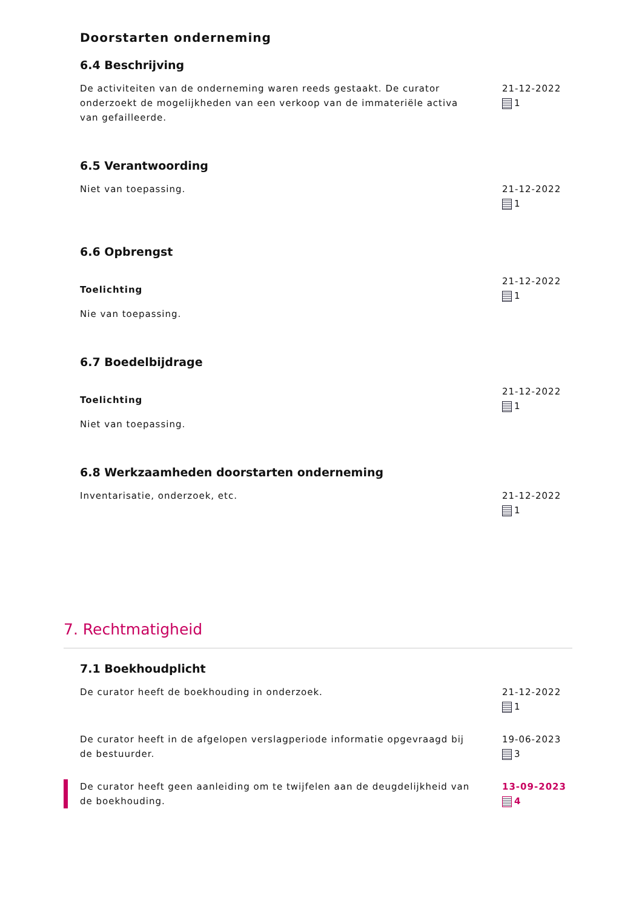Doorstarten onderneming
6.4 Beschrijving
De activiteiten van de onderneming waren reeds gestaakt. De curator onderzoekt de mogelijkheden van een verkoop van de immateriële activa van gefailleerde.
21-12-2022
1
6.5 Verantwoording
Niet van toepassing. 21-12-2022
1
6.6 Opbrengst
Toelichting
Nie van toepassing.
21-12-2022
1
6.7 Boedelbijdrage
Toelichting
Niet van toepassing.
21-12-2022
1
6.8 Werkzaamheden doorstarten onderneming
Inventarisatie, onderzoek, etc.
21-12-2022
1
7. Rechtmatigheid
7.1 Boekhoudplicht
De curator heeft de boekhouding in onderzoek.
21-12-2022
1
De curator heeft in de afgelopen verslagperiode informatie opgevraagd bij de bestuurder.
19-06-2023
3
De curator heeft geen aanleiding om te twijfelen aan de deugdelijkheid van de boekhouding.
13-09-2023
4